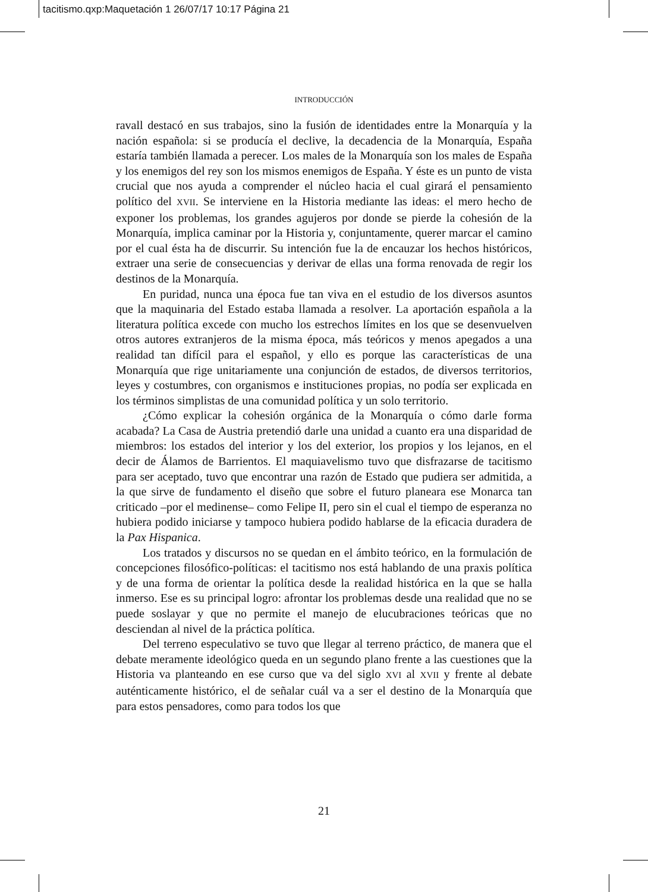tacitismo.qxp:Maquetación 1 26/07/17 10:17 Página 21
INTRODUCCIÓN
ravall destacó en sus trabajos, sino la fusión de identidades entre la Monarquía y la nación española: si se producía el declive, la decadencia de la Monarquía, España estaría también llamada a perecer. Los males de la Monarquía son los males de España y los enemigos del rey son los mismos enemigos de España. Y éste es un punto de vista crucial que nos ayuda a comprender el núcleo hacia el cual girará el pensamiento político del XVII. Se interviene en la Historia mediante las ideas: el mero hecho de exponer los problemas, los grandes agujeros por donde se pierde la cohesión de la Monarquía, implica caminar por la Historia y, conjuntamente, querer marcar el camino por el cual ésta ha de discurrir. Su intención fue la de encauzar los hechos históricos, extraer una serie de consecuencias y derivar de ellas una forma renovada de regir los destinos de la Monarquía.
En puridad, nunca una época fue tan viva en el estudio de los diversos asuntos que la maquinaria del Estado estaba llamada a resolver. La aportación española a la literatura política excede con mucho los estrechos límites en los que se desenvuelven otros autores extranjeros de la misma época, más teóricos y menos apegados a una realidad tan difícil para el español, y ello es porque las características de una Monarquía que rige unitariamente una conjunción de estados, de diversos territorios, leyes y costumbres, con organismos e instituciones propias, no podía ser explicada en los términos simplistas de una comunidad política y un solo territorio.
¿Cómo explicar la cohesión orgánica de la Monarquía o cómo darle forma acabada? La Casa de Austria pretendió darle una unidad a cuanto era una disparidad de miembros: los estados del interior y los del exterior, los propios y los lejanos, en el decir de Álamos de Barrientos. El maquiavelismo tuvo que disfrazarse de tacitismo para ser aceptado, tuvo que encontrar una razón de Estado que pudiera ser admitida, a la que sirve de fundamento el diseño que sobre el futuro planeara ese Monarca tan criticado –por el medinense– como Felipe II, pero sin el cual el tiempo de esperanza no hubiera podido iniciarse y tampoco hubiera podido hablarse de la eficacia duradera de la Pax Hispanica.
Los tratados y discursos no se quedan en el ámbito teórico, en la formulación de concepciones filosófico-políticas: el tacitismo nos está hablando de una praxis política y de una forma de orientar la política desde la realidad histórica en la que se halla inmerso. Ese es su principal logro: afrontar los problemas desde una realidad que no se puede soslayar y que no permite el manejo de elucubraciones teóricas que no desciendan al nivel de la práctica política.
Del terreno especulativo se tuvo que llegar al terreno práctico, de manera que el debate meramente ideológico queda en un segundo plano frente a las cuestiones que la Historia va planteando en ese curso que va del siglo XVI al XVII y frente al debate auténticamente histórico, el de señalar cuál va a ser el destino de la Monarquía que para estos pensadores, como para todos los que
21